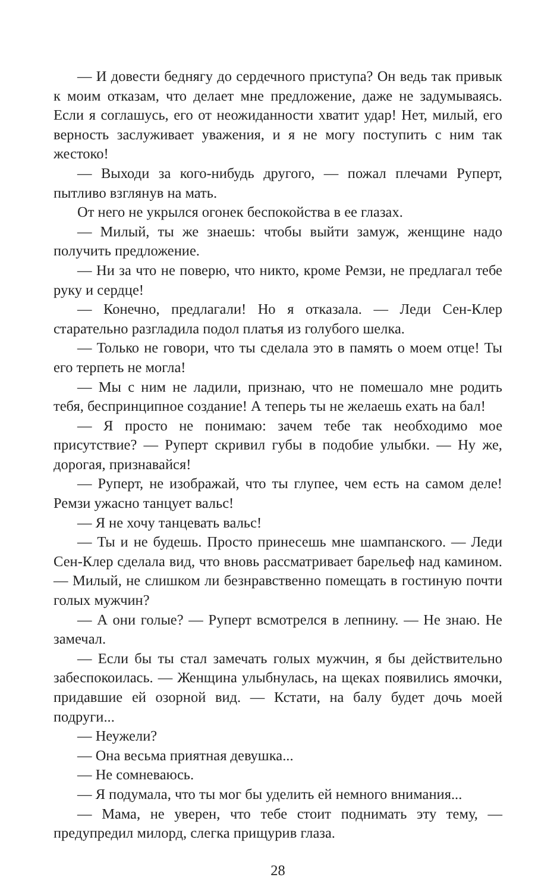— И довести беднягу до сердечного приступа? Он ведь так привык к моим отказам, что делает мне предложение, даже не задумываясь. Если я соглашусь, его от неожиданности хватит удар! Нет, милый, его верность заслуживает уважения, и я не могу поступить с ним так жестоко!
— Выходи за кого-нибудь другого, — пожал плечами Руперт, пытливо взглянув на мать.
От него не укрылся огонек беспокойства в ее глазах.
— Милый, ты же знаешь: чтобы выйти замуж, женщине надо получить предложение.
— Ни за что не поверю, что никто, кроме Ремзи, не предлагал тебе руку и сердце!
— Конечно, предлагали! Но я отказала. — Леди Сен-Клер старательно разгладила подол платья из голубого шелка.
— Только не говори, что ты сделала это в память о моем отце! Ты его терпеть не могла!
— Мы с ним не ладили, признаю, что не помешало мне родить тебя, беспринципное создание! А теперь ты не желаешь ехать на бал!
— Я просто не понимаю: зачем тебе так необходимо мое присутствие? — Руперт скривил губы в подобие улыбки. — Ну же, дорогая, признавайся!
— Руперт, не изображай, что ты глупее, чем есть на самом деле! Ремзи ужасно танцует вальс!
— Я не хочу танцевать вальс!
— Ты и не будешь. Просто принесешь мне шампанского. — Леди Сен-Клер сделала вид, что вновь рассматривает барельеф над камином. — Милый, не слишком ли безнравственно помещать в гостиную почти голых мужчин?
— А они голые? — Руперт всмотрелся в лепнину. — Не знаю. Не замечал.
— Если бы ты стал замечать голых мужчин, я бы действительно забеспокоилась. — Женщина улыбнулась, на щеках появились ямочки, придавшие ей озорной вид. — Кстати, на балу будет дочь моей подруги...
— Неужели?
— Она весьма приятная девушка...
— Не сомневаюсь.
— Я подумала, что ты мог бы уделить ей немного внимания...
— Мама, не уверен, что тебе стоит поднимать эту тему, — предупредил милорд, слегка прищурив глаза.
28